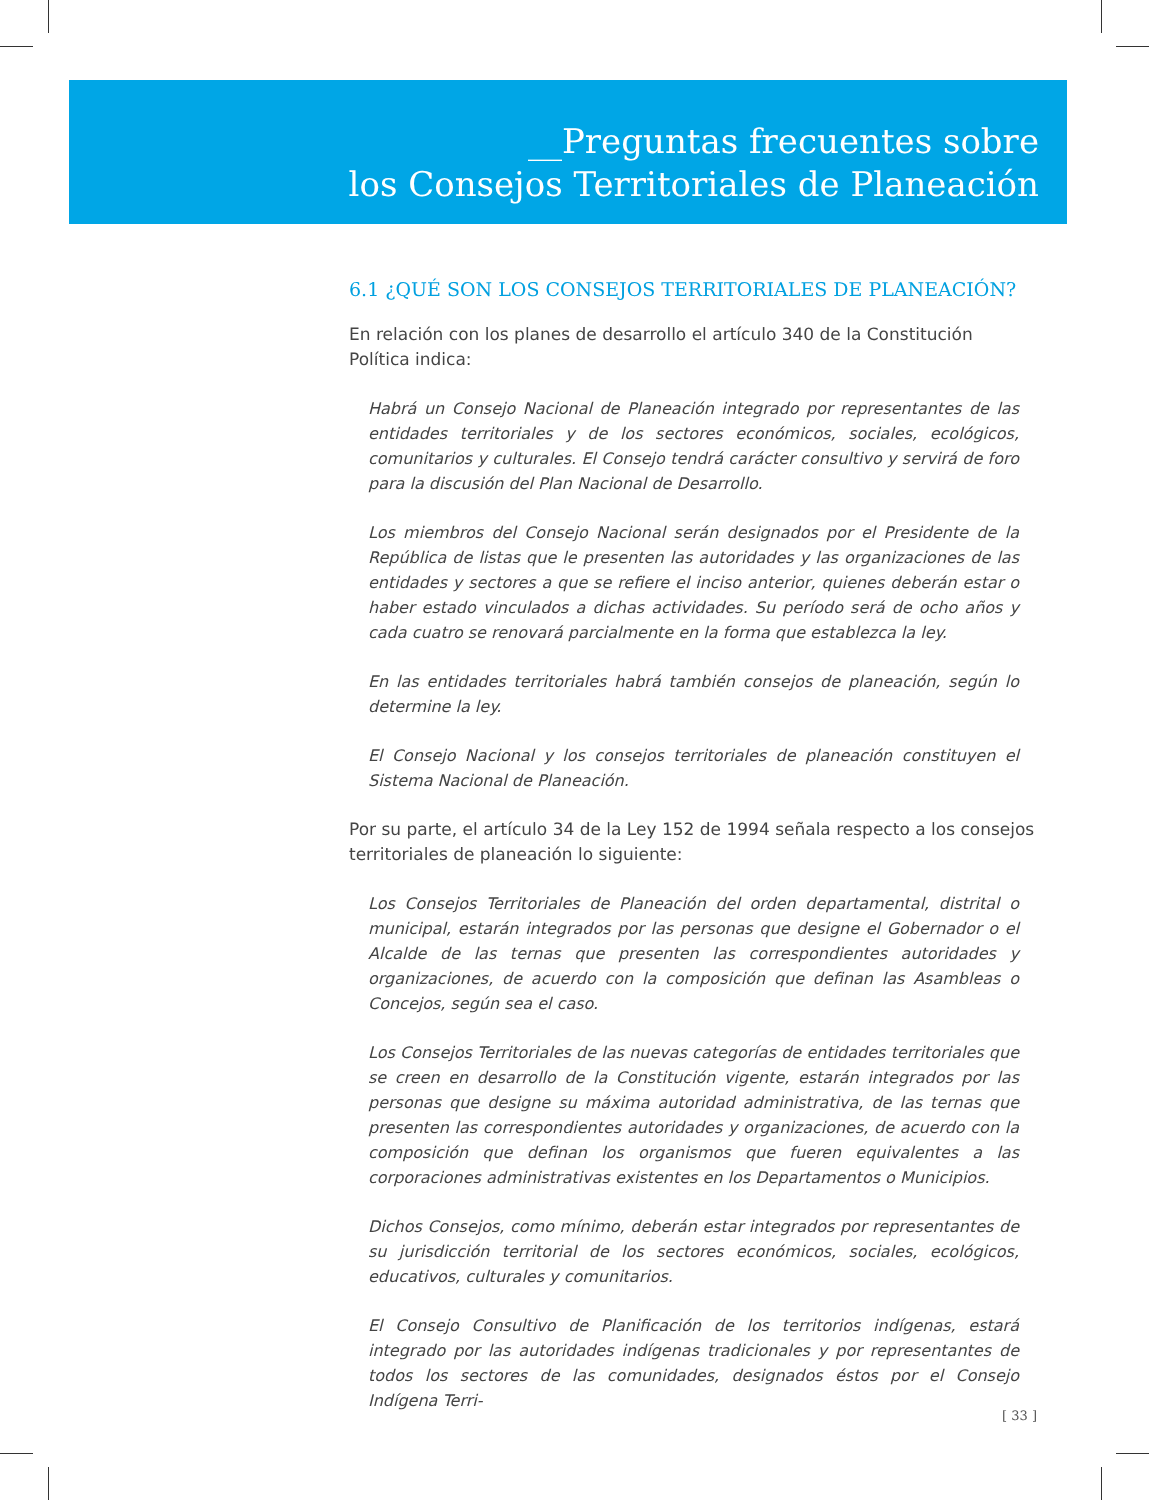__Preguntas frecuentes sobre
los Consejos Territoriales de Planeación
6.1 ¿QUÉ SON LOS CONSEJOS TERRITORIALES DE PLANEACIÓN?
En relación con los planes de desarrollo el artículo 340 de la Constitución Política indica:
Habrá un Consejo Nacional de Planeación integrado por representantes de las entidades territoriales y de los sectores económicos, sociales, ecológicos, comunitarios y culturales. El Consejo tendrá carácter consultivo y servirá de foro para la discusión del Plan Nacional de Desarrollo.
Los miembros del Consejo Nacional serán designados por el Presidente de la República de listas que le presenten las autoridades y las organizaciones de las entidades y sectores a que se refiere el inciso anterior, quienes deberán estar o haber estado vinculados a dichas actividades. Su período será de ocho años y cada cuatro se renovará parcialmente en la forma que establezca la ley.
En las entidades territoriales habrá también consejos de planeación, según lo determine la ley.
El Consejo Nacional y los consejos territoriales de planeación constituyen el Sistema Nacional de Planeación.
Por su parte, el artículo 34 de la Ley 152 de 1994 señala respecto a los consejos territoriales de planeación lo siguiente:
Los Consejos Territoriales de Planeación del orden departamental, distrital o municipal, estarán integrados por las personas que designe el Gobernador o el Alcalde de las ternas que presenten las correspondientes autoridades y organizaciones, de acuerdo con la composición que definan las Asambleas o Concejos, según sea el caso.
Los Consejos Territoriales de las nuevas categorías de entidades territoriales que se creen en desarrollo de la Constitución vigente, estarán integrados por las personas que designe su máxima autoridad administrativa, de las ternas que presenten las correspondientes autoridades y organizaciones, de acuerdo con la composición que definan los organismos que fueren equivalentes a las corporaciones administrativas existentes en los Departamentos o Municipios.
Dichos Consejos, como mínimo, deberán estar integrados por representantes de su jurisdicción territorial de los sectores económicos, sociales, ecológicos, educativos, culturales y comunitarios.
El Consejo Consultivo de Planificación de los territorios indígenas, estará integrado por las autoridades indígenas tradicionales y por representantes de todos los sectores de las comunidades, designados éstos por el Consejo Indígena Terri-
[ 33 ]